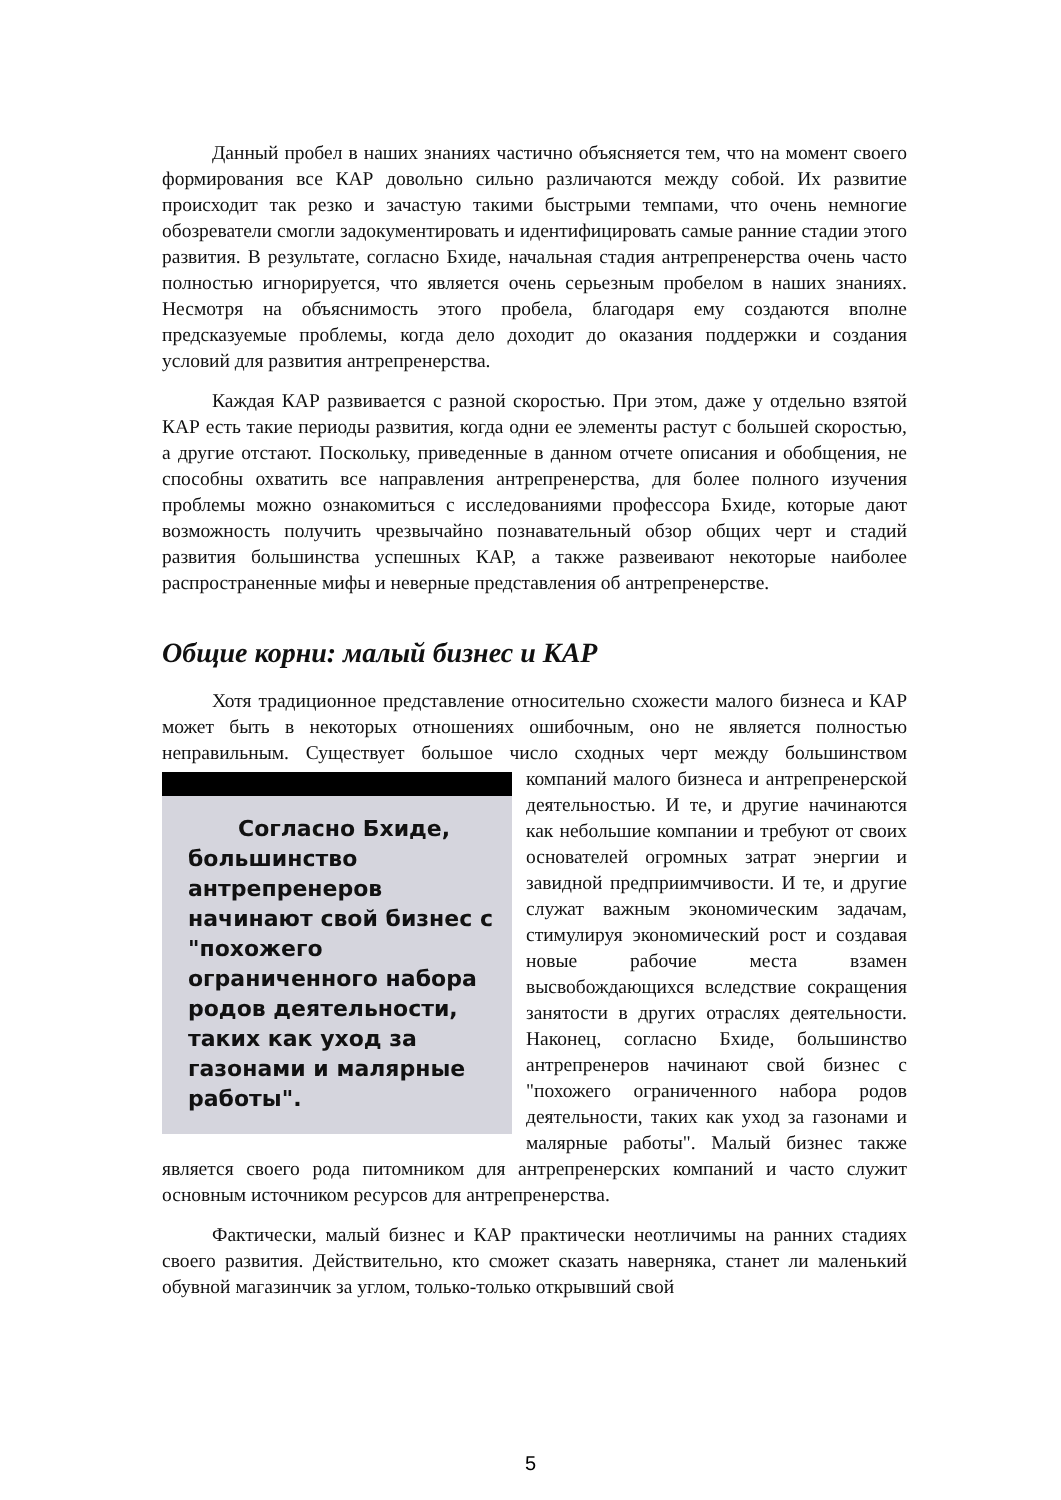Данный пробел в наших знаниях частично объясняется тем, что на момент своего формирования все КАР довольно сильно различаются между собой. Их развитие происходит так резко и зачастую такими быстрыми темпами, что очень немногие обозреватели смогли задокументировать и идентифицировать самые ранние стадии этого развития. В результате, согласно Бхиде, начальная стадия антрепренерства очень часто полностью игнорируется, что является очень серьезным пробелом в наших знаниях. Несмотря на объяснимость этого пробела, благодаря ему создаются вполне предсказуемые проблемы, когда дело доходит до оказания поддержки и создания условий для развития антрепренерства.
Каждая КАР развивается с разной скоростью. При этом, даже у отдельно взятой КАР есть такие периоды развития, когда одни ее элементы растут с большей скоростью, а другие отстают. Поскольку, приведенные в данном отчете описания и обобщения, не способны охватить все направления антрепренерства, для более полного изучения проблемы можно ознакомиться с исследованиями профессора Бхиде, которые дают возможность получить чрезвычайно познавательный обзор общих черт и стадий развития большинства успешных КАР, а также развеивают некоторые наиболее распространенные мифы и неверные представления об антрепренерстве.
Общие корни: малый бизнес и КАР
Хотя традиционное представление относительно схожести малого бизнеса и КАР может быть в некоторых отношениях ошибочным, оно не является полностью неправильным. Существует большое число сходных черт между Согласно Бхиде, большинство антрепренеров начинают свой бизнес с "похожего ограниченного набора родов деятельности, таких как уход за газонами и малярные работы". большинством компаний малого бизнеса и антрепренерской деятельностью. И те, и другие начинаются как небольшие компании и требуют от своих основателей огромных затрат энергии и завидной предприимчивости. И те, и другие служат важным экономическим задачам, стимулируя экономический рост и создавая новые рабочие места взамен высвобождающихся вследствие сокращения занятости в других отраслях деятельности. Наконец, согласно Бхиде, большинство антрепренеров начинают свой бизнес с "похожего ограниченного набора родов деятельности, таких как уход за газонами и малярные работы". Малый бизнес также является своего рода питомником для антрепренерских компаний и часто служит основным источником ресурсов для антрепренерства.
Фактически, малый бизнес и КАР практически неотличимы на ранних стадиях своего развития. Действительно, кто сможет сказать наверняка, станет ли маленький обувной магазинчик за углом, только-только открывший свой
5